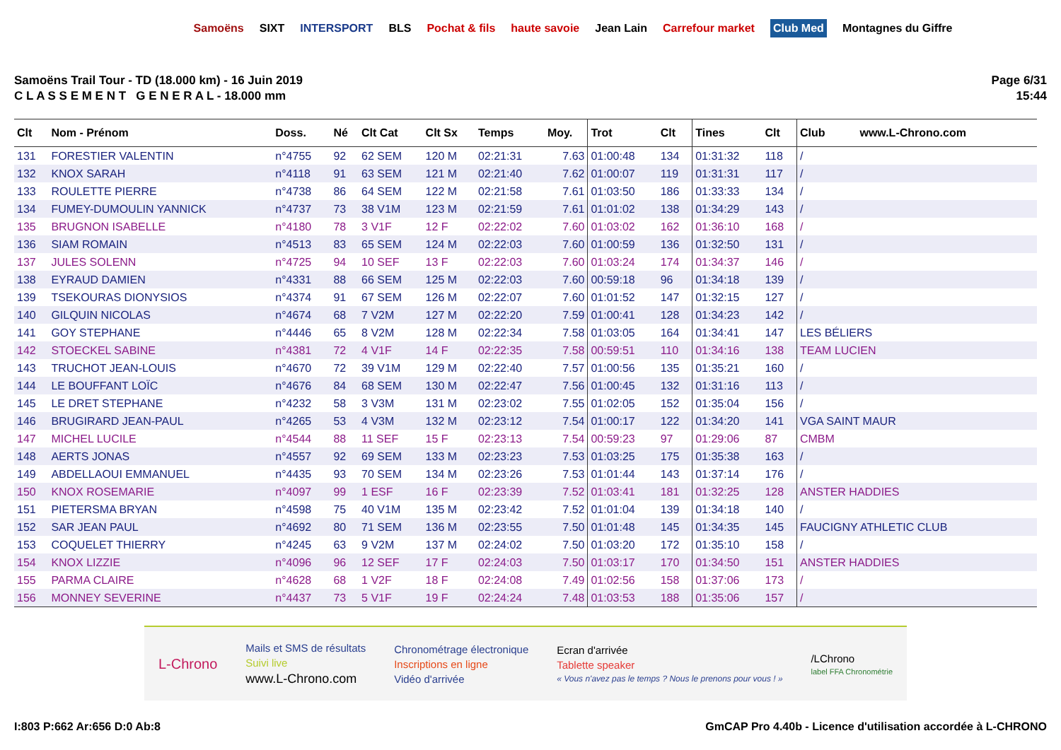Samoëns SIXT INTERSPORT BLS Pochat & fils haute savoie Jean Lain Carrefour market Club Med Montagnes du Giffre
Samoëns Trail Tour - TD (18.000 km) - 16 Juin 2019
C L A S S E M E N T G E N E R A L - 18.000 mm
Page 6/31
15:44
| Clt | Nom - Prénom | Doss. | Né | Clt Cat | Clt Sx | Temps | Moy. | Trot | Clt | Tines | Clt | Club www.L-Chrono.com |
| --- | --- | --- | --- | --- | --- | --- | --- | --- | --- | --- | --- | --- |
| 131 | FORESTIER VALENTIN | n°4755 | 92 | 62 SEM | 120 M | 02:21:31 | 7.63 | 01:00:48 | 134 | 01:31:32 | 118 | / |
| 132 | KNOX SARAH | n°4118 | 91 | 63 SEM | 121 M | 02:21:40 | 7.62 | 01:00:07 | 119 | 01:31:31 | 117 | / |
| 133 | ROULETTE PIERRE | n°4738 | 86 | 64 SEM | 122 M | 02:21:58 | 7.61 | 01:03:50 | 186 | 01:33:33 | 134 | / |
| 134 | FUMEY-DUMOULIN YANNICK | n°4737 | 73 | 38 V1M | 123 M | 02:21:59 | 7.61 | 01:01:02 | 138 | 01:34:29 | 143 | / |
| 135 | BRUGNON ISABELLE | n°4180 | 78 | 3 V1F | 12 F | 02:22:02 | 7.60 | 01:03:02 | 162 | 01:36:10 | 168 | / |
| 136 | SIAM ROMAIN | n°4513 | 83 | 65 SEM | 124 M | 02:22:03 | 7.60 | 01:00:59 | 136 | 01:32:50 | 131 | / |
| 137 | JULES SOLENN | n°4725 | 94 | 10 SEF | 13 F | 02:22:03 | 7.60 | 01:03:24 | 174 | 01:34:37 | 146 | / |
| 138 | EYRAUD DAMIEN | n°4331 | 88 | 66 SEM | 125 M | 02:22:03 | 7.60 | 00:59:18 | 96 | 01:34:18 | 139 | / |
| 139 | TSEKOURAS DIONYSIOS | n°4374 | 91 | 67 SEM | 126 M | 02:22:07 | 7.60 | 01:01:52 | 147 | 01:32:15 | 127 | / |
| 140 | GILQUIN NICOLAS | n°4674 | 68 | 7 V2M | 127 M | 02:22:20 | 7.59 | 01:00:41 | 128 | 01:34:23 | 142 | / |
| 141 | GOY STEPHANE | n°4446 | 65 | 8 V2M | 128 M | 02:22:34 | 7.58 | 01:03:05 | 164 | 01:34:41 | 147 | LES BÉLIERS |
| 142 | STOECKEL SABINE | n°4381 | 72 | 4 V1F | 14 F | 02:22:35 | 7.58 | 00:59:51 | 110 | 01:34:16 | 138 | TEAM LUCIEN |
| 143 | TRUCHOT JEAN-LOUIS | n°4670 | 72 | 39 V1M | 129 M | 02:22:40 | 7.57 | 01:00:56 | 135 | 01:35:21 | 160 | / |
| 144 | LE BOUFFANT LOÏC | n°4676 | 84 | 68 SEM | 130 M | 02:22:47 | 7.56 | 01:00:45 | 132 | 01:31:16 | 113 | / |
| 145 | LE DRET STEPHANE | n°4232 | 58 | 3 V3M | 131 M | 02:23:02 | 7.55 | 01:02:05 | 152 | 01:35:04 | 156 | / |
| 146 | BRUGIRARD JEAN-PAUL | n°4265 | 53 | 4 V3M | 132 M | 02:23:12 | 7.54 | 01:00:17 | 122 | 01:34:20 | 141 | VGA SAINT MAUR |
| 147 | MICHEL LUCILE | n°4544 | 88 | 11 SEF | 15 F | 02:23:13 | 7.54 | 00:59:23 | 97 | 01:29:06 | 87 | CMBM |
| 148 | AERTS JONAS | n°4557 | 92 | 69 SEM | 133 M | 02:23:23 | 7.53 | 01:03:25 | 175 | 01:35:38 | 163 | / |
| 149 | ABDELLAOUI EMMANUEL | n°4435 | 93 | 70 SEM | 134 M | 02:23:26 | 7.53 | 01:01:44 | 143 | 01:37:14 | 176 | / |
| 150 | KNOX ROSEMARIE | n°4097 | 99 | 1 ESF | 16 F | 02:23:39 | 7.52 | 01:03:41 | 181 | 01:32:25 | 128 | ANSTER HADDIES |
| 151 | PIETERSMA BRYAN | n°4598 | 75 | 40 V1M | 135 M | 02:23:42 | 7.52 | 01:01:04 | 139 | 01:34:18 | 140 | / |
| 152 | SAR JEAN PAUL | n°4692 | 80 | 71 SEM | 136 M | 02:23:55 | 7.50 | 01:01:48 | 145 | 01:34:35 | 145 | FAUCIGNY ATHLETIC CLUB |
| 153 | COQUELET THIERRY | n°4245 | 63 | 9 V2M | 137 M | 02:24:02 | 7.50 | 01:03:20 | 172 | 01:35:10 | 158 | / |
| 154 | KNOX LIZZIE | n°4096 | 96 | 12 SEF | 17 F | 02:24:03 | 7.50 | 01:03:17 | 170 | 01:34:50 | 151 | ANSTER HADDIES |
| 155 | PARMA CLAIRE | n°4628 | 68 | 1 V2F | 18 F | 02:24:08 | 7.49 | 01:02:56 | 158 | 01:37:06 | 173 | / |
| 156 | MONNEY SEVERINE | n°4437 | 73 | 5 V1F | 19 F | 02:24:24 | 7.48 | 01:03:53 | 188 | 01:35:06 | 157 | / |
L-Chrono
Mails et SMS de résultats
Suivi live
www.L-Chrono.com
Chronométrage électronique
Inscriptions en ligne
Vidéo d'arrivée
Ecran d'arrivée
Tablette speaker
« Vous n'avez pas le temps ? Nous le prenons pour vous ! »
/LChrono
label FFA Chronométrie
I:803 P:662 Ar:656 D:0 Ab:8 GmCAP Pro 4.40b - Licence d'utilisation accordée à L-CHRONO